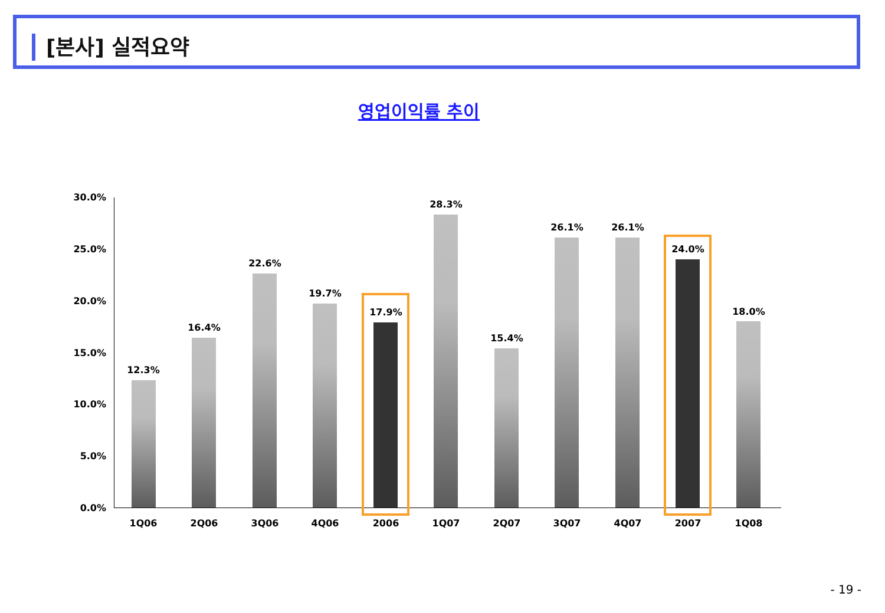[본사] 실적요약
영업이익률 추이
30.0%
25.0%
20.0%
15.0%
10.0%
5.0%
0.0%
12.3%
16.4%
22.6%
19.7%
17.9%
28.3%
15.4%
26.1% 26.1%
24.0%
18.0%
1Q06 2Q06 3Q06 4Q06 2006 1Q07 2Q07 3Q07 4Q07 2007 1Q08
- 19 -